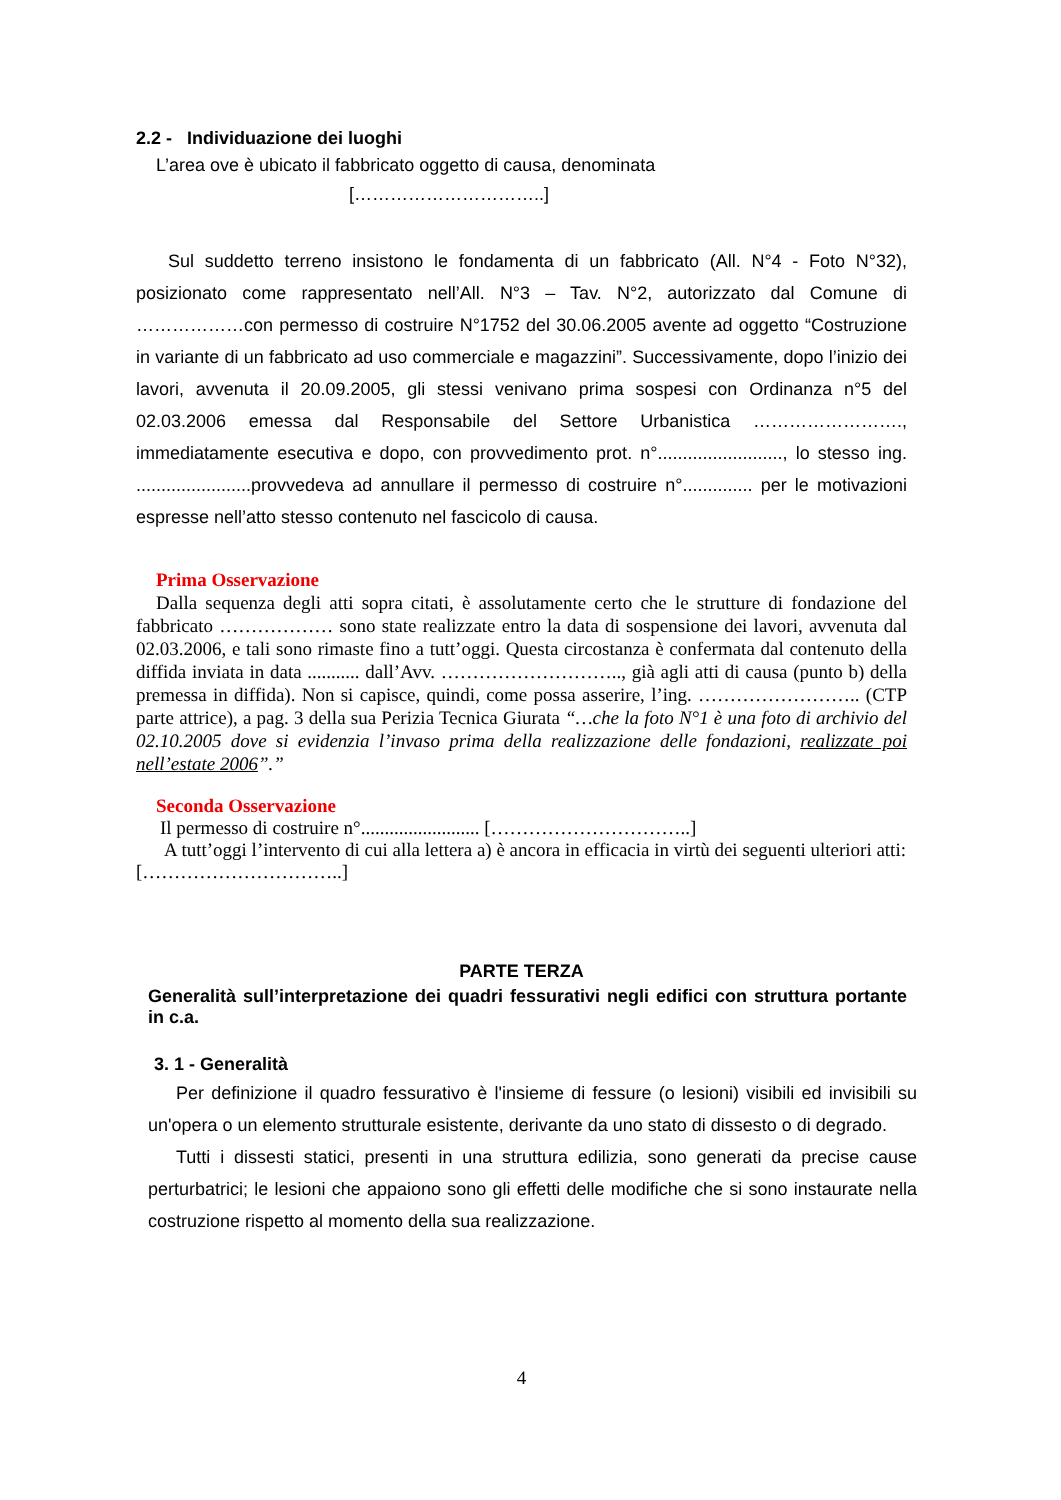2.2 - Individuazione dei luoghi
L’area ove è ubicato il fabbricato oggetto di causa, denominata
[…………………………..]
Sul suddetto terreno insistono le fondamenta di un fabbricato (All. N°4 - Foto N°32), posizionato come rappresentato nell’All. N°3 – Tav. N°2, autorizzato dal Comune di ………………con permesso di costruire N°1752 del 30.06.2005 avente ad oggetto “Costruzione in variante di un fabbricato ad uso commerciale e magazzini”. Successivamente, dopo l’inizio dei lavori, avvenuta il 20.09.2005, gli stessi venivano prima sospesi con Ordinanza n°5 del 02.03.2006 emessa dal Responsabile del Settore Urbanistica ……………………., immediatamente esecutiva e dopo, con provvedimento prot. n°........................., lo stesso ing. .......................provvedeva ad annullare il permesso di costruire n°.............. per le motivazioni espresse nell’atto stesso contenuto nel fascicolo di causa.
Prima Osservazione
Dalla sequenza degli atti sopra citati, è assolutamente certo che le strutture di fondazione del fabbricato ……………… sono state realizzate entro la data di sospensione dei lavori, avvenuta dal 02.03.2006, e tali sono rimaste fino a tutt’oggi. Questa circostanza è confermata dal contenuto della diffida inviata in data ........... dall’Avv. ……………………….., già agli atti di causa (punto b) della premessa in diffida). Non si capisce, quindi, come possa asserire, l’ing. …………………….. (CTP parte attrice), a pag. 3 della sua Perizia Tecnica Giurata “…che la foto N°1 è una foto di archivio del 02.10.2005 dove si evidenzia l’invaso prima della realizzazione delle fondazioni, realizzate poi nell’estate 2006”.”
Seconda Osservazione
Il permesso di costruire n°......................... […………………………..]
A tutt’oggi l’intervento di cui alla lettera a) è ancora in efficacia in virtù dei seguenti ulteriori atti: […………………………..]
PARTE TERZA
Generalità sull’interpretazione dei quadri fessurativi negli edifici con struttura portante in c.a.
3. 1 - Generalità
Per definizione il quadro fessurativo è l'insieme di fessure (o lesioni) visibili ed invisibili su un'opera o un elemento strutturale esistente, derivante da uno stato di dissesto o di degrado.
Tutti i dissesti statici, presenti in una struttura edilizia, sono generati da precise cause perturbatrici; le lesioni che appaiono sono gli effetti delle modifiche che si sono instaurate nella costruzione rispetto al momento della sua realizzazione.
4